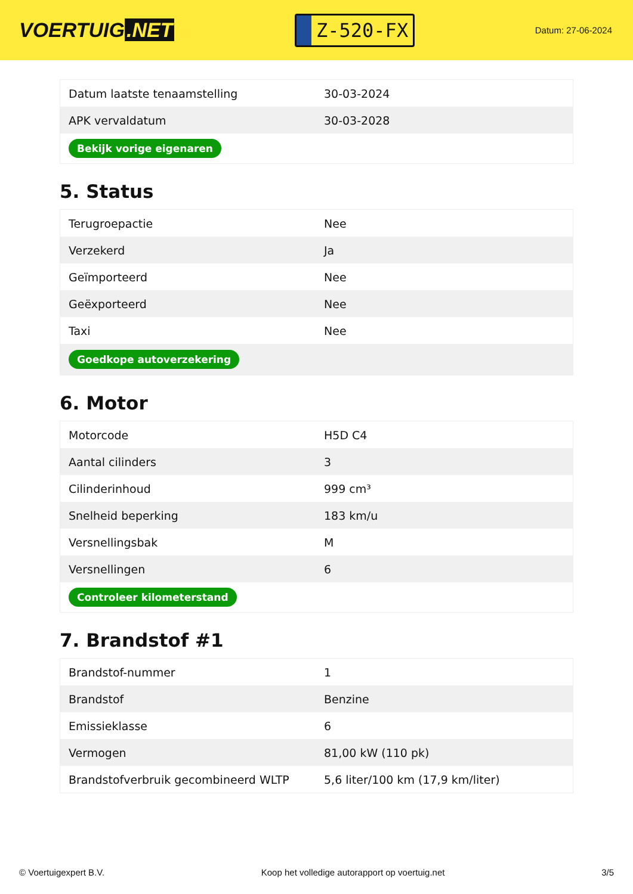VOERTUIG.NET
Z-520-FX
Datum: 27-06-2024
| Datum laatste tenaamstelling | 30-03-2024 |
| APK vervaldatum | 30-03-2028 |
| Bekijk vorige eigenaren | |
5. Status
| Terugroepactie | Nee |
| Verzekerd | Ja |
| Geïmporteerd | Nee |
| Geëxporteerd | Nee |
| Taxi | Nee |
| Goedkope autoverzekering | |
6. Motor
| Motorcode | H5D C4 |
| Aantal cilinders | 3 |
| Cilinderinhoud | 999 cm³ |
| Snelheid beperking | 183 km/u |
| Versnellingsbak | M |
| Versnellingen | 6 |
| Controleer kilometerstand | |
7. Brandstof #1
| Brandstof-nummer | 1 |
| Brandstof | Benzine |
| Emissieklasse | 6 |
| Vermogen | 81,00 kW (110 pk) |
| Brandstofverbruik gecombineerd WLTP | 5,6 liter/100 km (17,9 km/liter) |
© Voertuigexpert B.V. Koop het volledige autorapport op voertuig.net 3/5